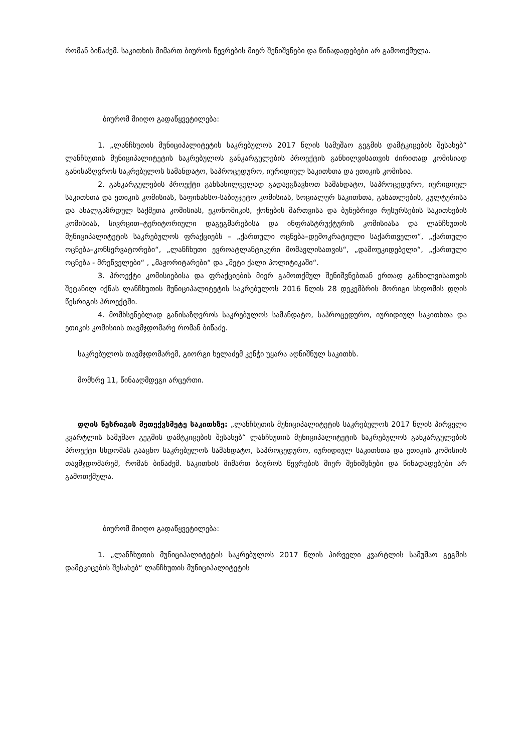რომან ბიწაძემ. საკითხის მიმართ ბიუროს წევრების მიერ შენიშვნები და წინადადებები არ გამოთქმულა.
ბიურომ მიიღო გადაწყვეტილება:
1. „ლანჩხუთის მუნიციპალიტეტის საკრებულოს 2017 წლის სამუშაო გეგმის დამტკიცების შესახებ“ ლანჩხუთის მუნიციპალიტეტის საკრებულოს განკარგულების პროექტის განხილვისათვის ძირითად კომისიად განისაზღვროს საკრებულოს სამანდატო, საპროცედურო, იურიდიულ საკითხთა და ეთიკის კომისია.
2. განკარგულების პროექტი განსახილველად გადაეგზავნოთ სამანდატო, საპროცედურო, იურიდიულ საკითხთა და ეთიკის კომისიას, საფინანსო-საბიუჯეტო კომისიას, სოციალურ საკითხთა, განათლების, კულტურისა და ახალგაზრდულ საქმეთა კომისიას, ეკონომიკის, ქონების მართვისა და ბუნებრივი რესურსების საკითხების კომისიას, სივრცით–ტერიტორიული დაგეგმარებისა და ინფრასტრუქტურის კომისიასა და ლანჩხუთის მუნიციპალიტეტის საკრებულოს ფრაქციებს – „ქართული ოცნება–დემოკრატიული საქართველო“, „ქართული ოცნება–კონსერვატორები“, „ლანჩხუთი ევროატლანტიკური მომავლისათვის“, „დამოუკიდებელი“, „ქართული ოცნება - მრეწველები“ , „მაჟორიტარები“ და „მეტი ქალი პოლიტიკაში“.
3. პროექტი კომისიებისა და ფრაქციების მიერ გამოთქმულ შენიშვნებთან ერთად განხილვისათვის შეტანილ იქნას ლანჩხუთის მუნიციპალიტეტის საკრებულოს 2016 წლის 28 დეკემბრის მორიგი სხდომის დღის წესრიგის პროექტში.
4. მომხსენებლად განისაზღვროს საკრებულოს სამანდატო, საპროცედურო, იურიდიულ საკითხთა და ეთიკის კომისიის თავმჯდომარე რომან ბიწაძე.
საკრებულოს თავმჯდომარემ, გიორგი ხელაძემ კენჭი უყარა აღნიშნულ საკითხს.
მომხრე 11, წინააღმდეგი არცერთი.
დღის წესრიგის მეთექვსმეტე საკითხზე: „ლანჩხუთის მუნიციპალიტეტის საკრებულოს 2017 წლის პირველი კვარტლის სამუშაო გეგმის დამტკიცების შესახებ“ ლანჩხუთის მუნიციპალიტეტის საკრებულოს განკარგულების პროექტი სხდომას გააცნო საკრებულოს სამანდატო, საპროცედურო, იურიდიულ საკითხთა და ეთიკის კომისიის თავმჯდომარემ, რომან ბიწაძემ. საკითხის მიმართ ბიუროს წევრების მიერ შენიშვნები და წინადადებები არ გამოთქმულა.
ბიურომ მიიღო გადაწყვეტილება:
1. „ლანჩხუთის მუნიციპალიტეტის საკრებულოს 2017 წლის პირველი კვარტლის სამუშაო გეგმის დამტკიცების შესახებ“ ლანჩხუთის მუნიციპალიტეტის